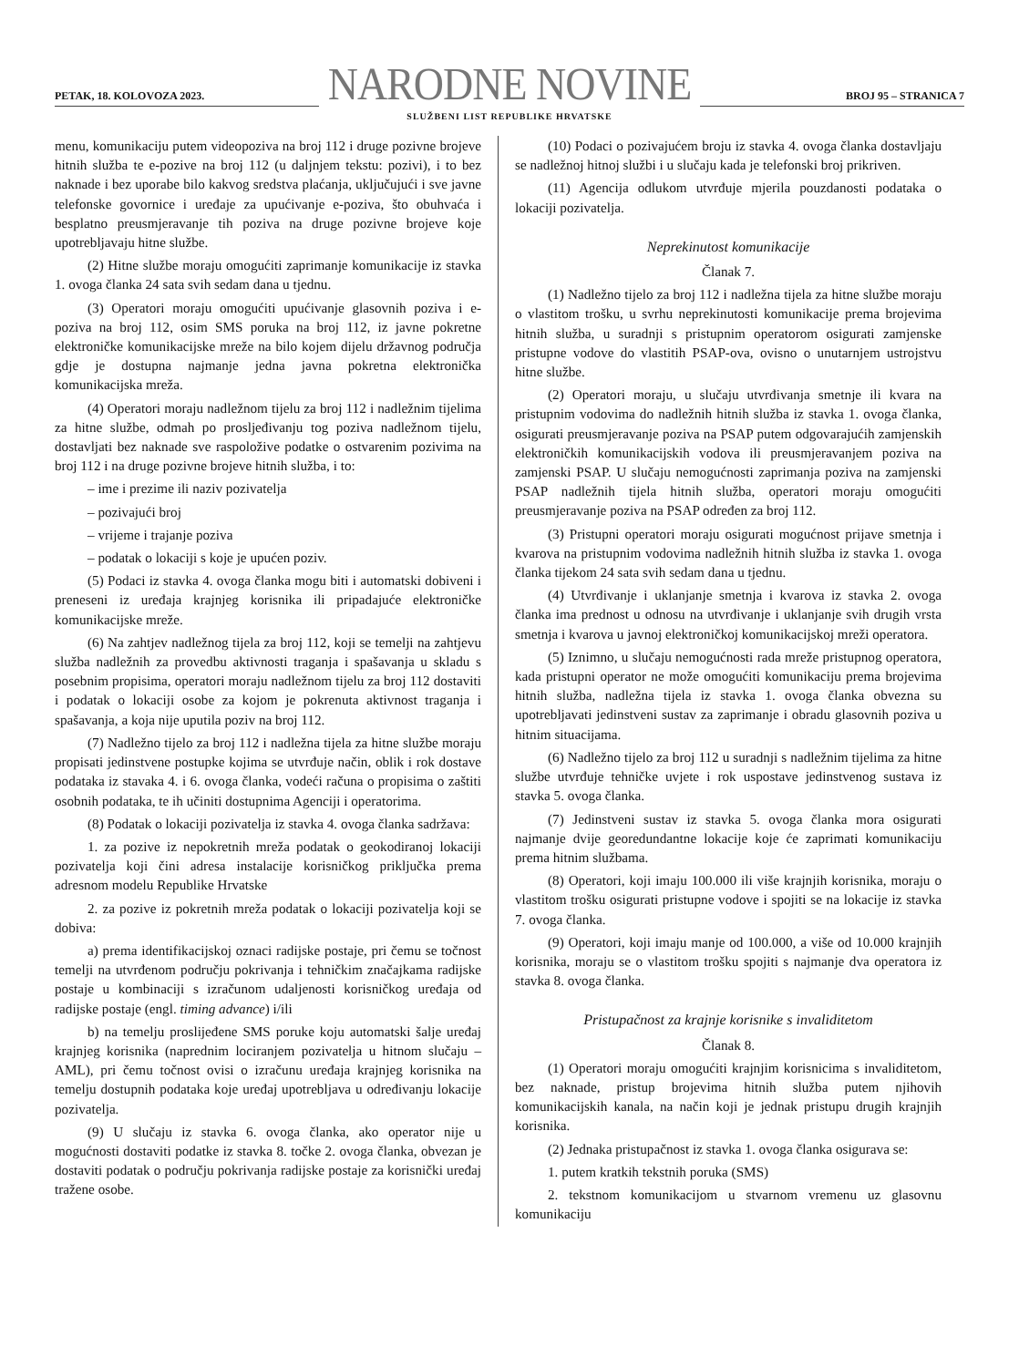PETAK, 18. KOLOVOZA 2023.
NARODNE NOVINE
SLUŽBENI LIST REPUBLIKE HRVATSKE
BROJ 95 – STRANICA 7
menu, komunikaciju putem videopoziva na broj 112 i druge pozivne brojeve hitnih služba te e-pozive na broj 112 (u daljnjem tekstu: pozivi), i to bez naknade i bez uporabe bilo kakvog sredstva plaćanja, uključujući i sve javne telefonske govornice i uređaje za upućivanje e-poziva, što obuhvaća i besplatno preusmjeravanje tih poziva na druge pozivne brojeve koje upotrebljavaju hitne službe.
(2) Hitne službe moraju omogućiti zaprimanje komunikacije iz stavka 1. ovoga članka 24 sata svih sedam dana u tjednu.
(3) Operatori moraju omogućiti upućivanje glasovnih poziva i e-poziva na broj 112, osim SMS poruka na broj 112, iz javne pokretne elektroničke komunikacijske mreže na bilo kojem dijelu državnog područja gdje je dostupna najmanje jedna javna pokretna elektronička komunikacijska mreža.
(4) Operatori moraju nadležnom tijelu za broj 112 i nadležnim tijelima za hitne službe, odmah po prosljeđivanju tog poziva nadležnom tijelu, dostavljati bez naknade sve raspoložive podatke o ostvarenim pozivima na broj 112 i na druge pozivne brojeve hitnih služba, i to:
– ime i prezime ili naziv pozivatelja
– pozivajući broj
– vrijeme i trajanje poziva
– podatak o lokaciji s koje je upućen poziv.
(5) Podaci iz stavka 4. ovoga članka mogu biti i automatski dobiveni i preneseni iz uređaja krajnjeg korisnika ili pripadajuće elektroničke komunikacijske mreže.
(6) Na zahtjev nadležnog tijela za broj 112, koji se temelji na zahtjevu služba nadležnih za provedbu aktivnosti traganja i spašavanja u skladu s posebnim propisima, operatori moraju nadležnom tijelu za broj 112 dostaviti i podatak o lokaciji osobe za kojom je pokrenuta aktivnost traganja i spašavanja, a koja nije uputila poziv na broj 112.
(7) Nadležno tijelo za broj 112 i nadležna tijela za hitne službe moraju propisati jedinstvene postupke kojima se utvrđuje način, oblik i rok dostave podataka iz stavaka 4. i 6. ovoga članka, vodeći računa o propisima o zaštiti osobnih podataka, te ih učiniti dostupnima Agenciji i operatorima.
(8) Podatak o lokaciji pozivatelja iz stavka 4. ovoga članka sadržava:
1. za pozive iz nepokretnih mreža podatak o geokodiranoj lokaciji pozivatelja koji čini adresa instalacije korisničkog priključka prema adresnom modelu Republike Hrvatske
2. za pozive iz pokretnih mreža podatak o lokaciji pozivatelja koji se dobiva:
a) prema identifikacijskoj oznaci radijske postaje, pri čemu se točnost temelji na utvrđenom području pokrivanja i tehničkim značajkama radijske postaje u kombinaciji s izračunom udaljenosti korisničkog uređaja od radijske postaje (engl. timing advance) i/ili
b) na temelju proslijeđene SMS poruke koju automatski šalje uređaj krajnjeg korisnika (naprednim lociranjem pozivatelja u hitnom slučaju – AML), pri čemu točnost ovisi o izračunu uređaja krajnjeg korisnika na temelju dostupnih podataka koje uređaj upotrebljava u određivanju lokacije pozivatelja.
(9) U slučaju iz stavka 6. ovoga članka, ako operator nije u mogućnosti dostaviti podatke iz stavka 8. točke 2. ovoga članka, obvezan je dostaviti podatak o području pokrivanja radijske postaje za korisnički uređaj tražene osobe.
(10) Podaci o pozivajućem broju iz stavka 4. ovoga članka dostavljaju se nadležnoj hitnoj službi i u slučaju kada je telefonski broj prikriven.
(11) Agencija odlukom utvrđuje mjerila pouzdanosti podataka o lokaciji pozivatelja.
Neprekinutost komunikacije
Članak 7.
(1) Nadležno tijelo za broj 112 i nadležna tijela za hitne službe moraju o vlastitom trošku, u svrhu neprekinutosti komunikacije prema brojevima hitnih služba, u suradnji s pristupnim operatorom osigurati zamjenske pristupne vodove do vlastitih PSAP-ova, ovisno o unutarnjem ustrojstvu hitne službe.
(2) Operatori moraju, u slučaju utvrđivanja smetnje ili kvara na pristupnim vodovima do nadležnih hitnih služba iz stavka 1. ovoga članka, osigurati preusmjeravanje poziva na PSAP putem odgovarajućih zamjenskih elektroničkih komunikacijskih vodova ili preusmjeravanjem poziva na zamjenski PSAP. U slučaju nemogućnosti zaprimanja poziva na zamjenski PSAP nadležnih tijela hitnih služba, operatori moraju omogućiti preusmjeravanje poziva na PSAP određen za broj 112.
(3) Pristupni operatori moraju osigurati mogućnost prijave smetnja i kvarova na pristupnim vodovima nadležnih hitnih služba iz stavka 1. ovoga članka tijekom 24 sata svih sedam dana u tjednu.
(4) Utvrđivanje i uklanjanje smetnja i kvarova iz stavka 2. ovoga članka ima prednost u odnosu na utvrđivanje i uklanjanje svih drugih vrsta smetnja i kvarova u javnoj elektroničkoj komunikacijskoj mreži operatora.
(5) Iznimno, u slučaju nemogućnosti rada mreže pristupnog operatora, kada pristupni operator ne može omogućiti komunikaciju prema brojevima hitnih služba, nadležna tijela iz stavka 1. ovoga članka obvezna su upotrebljavati jedinstveni sustav za zaprimanje i obradu glasovnih poziva u hitnim situacijama.
(6) Nadležno tijelo za broj 112 u suradnji s nadležnim tijelima za hitne službe utvrđuje tehničke uvjete i rok uspostave jedinstvenog sustava iz stavka 5. ovoga članka.
(7) Jedinstveni sustav iz stavka 5. ovoga članka mora osigurati najmanje dvije georedundantne lokacije koje će zaprimati komunikaciju prema hitnim službama.
(8) Operatori, koji imaju 100.000 ili više krajnjih korisnika, moraju o vlastitom trošku osigurati pristupne vodove i spojiti se na lokacije iz stavka 7. ovoga članka.
(9) Operatori, koji imaju manje od 100.000, a više od 10.000 krajnjih korisnika, moraju se o vlastitom trošku spojiti s najmanje dva operatora iz stavka 8. ovoga članka.
Pristupačnost za krajnje korisnike s invaliditetom
Članak 8.
(1) Operatori moraju omogućiti krajnjim korisnicima s invaliditetom, bez naknade, pristup brojevima hitnih služba putem njihovih komunikacijskih kanala, na način koji je jednak pristupu drugih krajnjih korisnika.
(2) Jednaka pristupačnost iz stavka 1. ovoga članka osigurava se:
1. putem kratkih tekstnih poruka (SMS)
2. tekstnom komunikacijom u stvarnom vremenu uz glasovnu komunikaciju